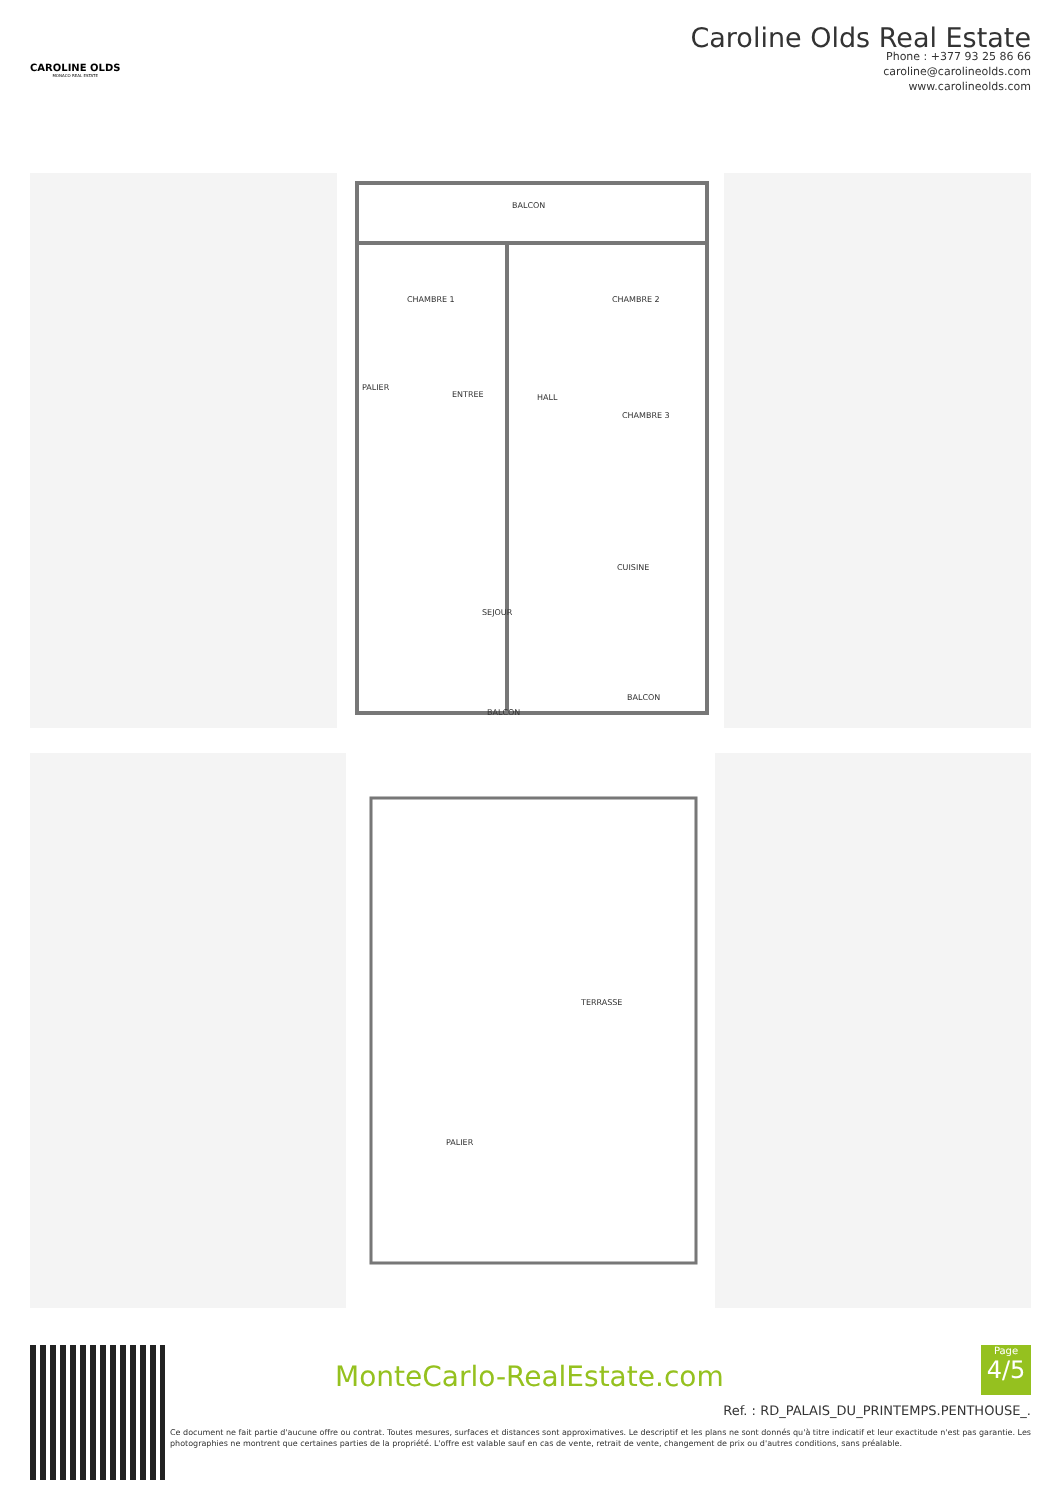CAROLINE OLDS
MONACO REAL ESTATE
Caroline Olds Real Estate
Phone : +377 93 25 86 66
caroline@carolineolds.com
www.carolineolds.com
BALCON
CHAMBRE 1 CHAMBRE 2
PALIER
ENTREE HALL
CHAMBRE 3
CUISINE
SEJOUR
BALCON
BALCON
TERRASSE
PALIER
MonteCarlo-RealEstate.com
Page
4/5
Ref. : RD_PALAIS_DU_PRINTEMPS.PENTHOUSE_.
Ce document ne fait partie d'aucune offre ou contrat. Toutes mesures, surfaces et distances sont approximatives. Le descriptif et les plans ne sont donnés qu'à titre indicatif et leur exactitude n'est pas garantie. Les photographies ne montrent que certaines parties de la propriété. L'offre est valable sauf en cas de vente, retrait de vente, changement de prix ou d'autres conditions, sans préalable.